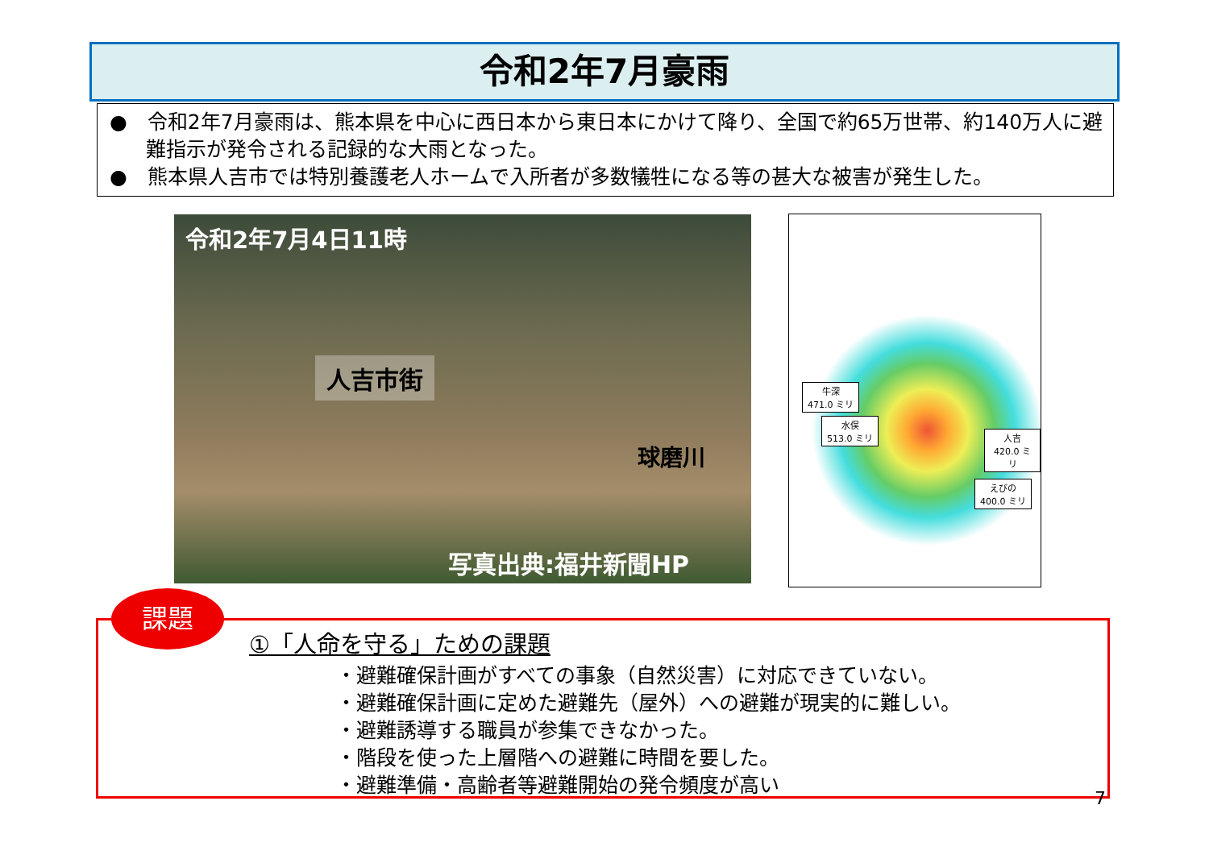令和2年7月豪雨
●　令和2年7月豪雨は、熊本県を中心に西日本から東日本にかけて降り、全国で約65万世帯、約140万人に避難指示が発令される記録的な大雨となった。
●　熊本県人吉市では特別養護老人ホームで入所者が多数犠牲になる等の甚大な被害が発生した。
令和2年7月4日11時
人吉市街
球磨川
写真出典:福井新聞HP
牛深
471.0 ミリ
水俣
513.0 ミリ 人吉
420.0 ミリ
えびの
400.0 ミリ
課題
①「人命を守る」ための課題
・避難確保計画がすべての事象（自然災害）に対応できていない。
・避難確保計画に定めた避難先（屋外）への避難が現実的に難しい。
・避難誘導する職員が参集できなかった。
・階段を使った上層階への避難に時間を要した。
・避難準備・高齢者等避難開始の発令頻度が高い
7